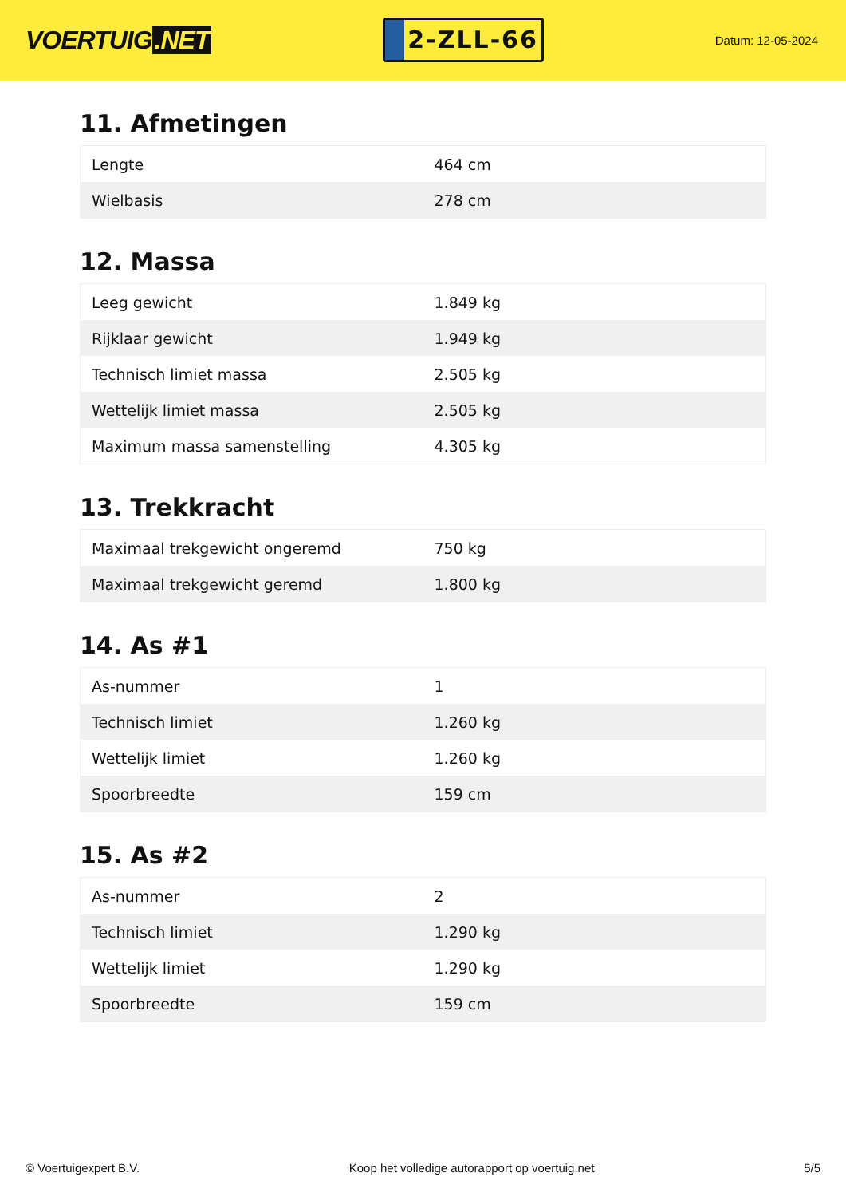VOERTUIG.NET
2-ZLL-66
Datum: 12-05-2024
11. Afmetingen
| Lengte | 464 cm |
| Wielbasis | 278 cm |
12. Massa
| Leeg gewicht | 1.849 kg |
| Rijklaar gewicht | 1.949 kg |
| Technisch limiet massa | 2.505 kg |
| Wettelijk limiet massa | 2.505 kg |
| Maximum massa samenstelling | 4.305 kg |
13. Trekkracht
| Maximaal trekgewicht ongeremd | 750 kg |
| Maximaal trekgewicht geremd | 1.800 kg |
14. As #1
| As-nummer | 1 |
| Technisch limiet | 1.260 kg |
| Wettelijk limiet | 1.260 kg |
| Spoorbreedte | 159 cm |
15. As #2
| As-nummer | 2 |
| Technisch limiet | 1.290 kg |
| Wettelijk limiet | 1.290 kg |
| Spoorbreedte | 159 cm |
© Voertuigexpert B.V. Koop het volledige autorapport op voertuig.net 5/5